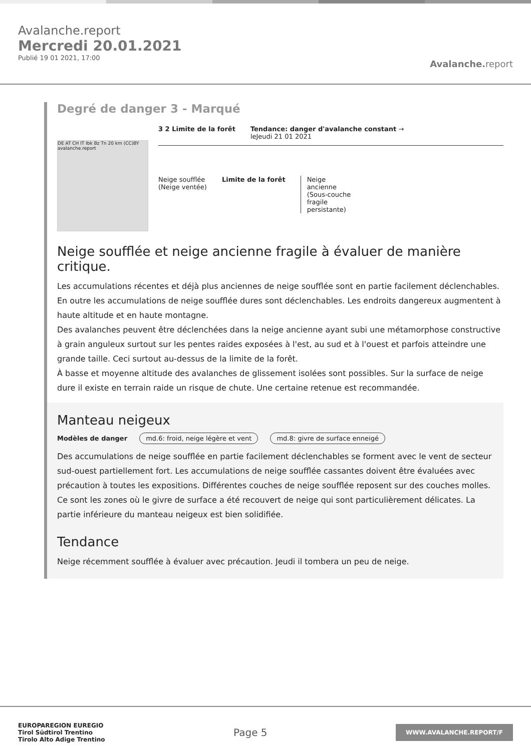Avalanche.report
Mercredi 20.01.2021
Publié 19 01 2021, 17:00
Avalanche. report
Degré de danger 3 - Marqué
DE AT CH IT Ibk Bz Tn 20 km (CC)BY avalanche.report
3 2 Limite de la forêt Tendance: danger d'avalanche constant →
leJeudi 21 01 2021
Neige soufflée
(Neige ventée)
Limite de la forêt Neige ancienne (Sous-couche fragile persistante)
Neige soufflée et neige ancienne fragile à évaluer de manière critique.
Les accumulations récentes et déjà plus anciennes de neige soufflée sont en partie facilement déclenchables. En outre les accumulations de neige soufflée dures sont déclenchables. Les endroits dangereux augmentent à haute altitude et en haute montagne.
Des avalanches peuvent être déclenchées dans la neige ancienne ayant subi une métamorphose constructive à grain anguleux surtout sur les pentes raides exposées à l'est, au sud et à l'ouest et parfois atteindre une grande taille. Ceci surtout au-dessus de la limite de la forêt.
À basse et moyenne altitude des avalanches de glissement isolées sont possibles. Sur la surface de neige dure il existe en terrain raide un risque de chute. Une certaine retenue est recommandée.
Manteau neigeux
Modèles de danger md.6: froid, neige légère et vent md.8: givre de surface enneigé
Des accumulations de neige soufflée en partie facilement déclenchables se forment avec le vent de secteur sud-ouest partiellement fort. Les accumulations de neige soufflée cassantes doivent être évaluées avec précaution à toutes les expositions. Différentes couches de neige soufflée reposent sur des couches molles. Ce sont les zones où le givre de surface a été recouvert de neige qui sont particulièrement délicates. La partie inférieure du manteau neigeux est bien solidifiée.
Tendance
Neige récemment soufflée à évaluer avec précaution. Jeudi il tombera un peu de neige.
EUROPAREGION EUREGIO
Tirol Südtirol Trentino
Tirolo Alto Adige Trentino
Page 5
WWW.AVALANCHE.REPORT/F